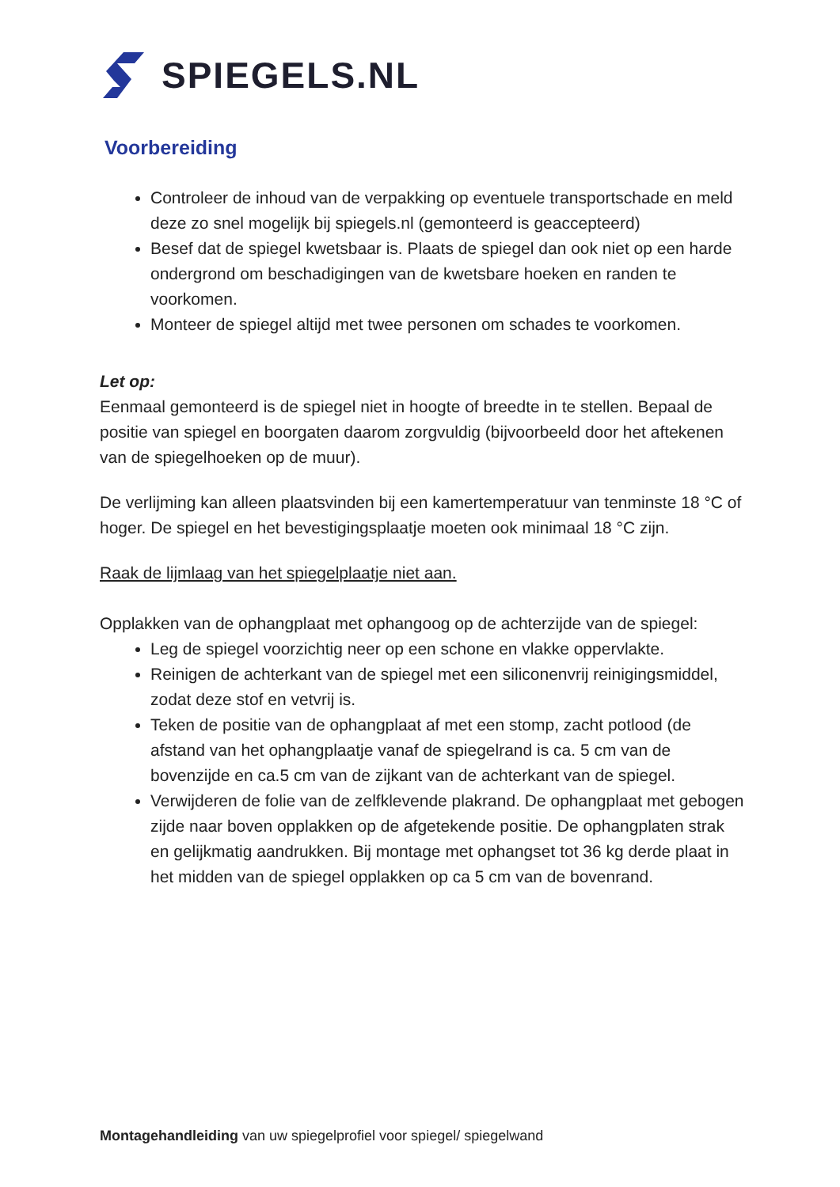SPIEGELS.NL
Voorbereiding
Controleer de inhoud van de verpakking op eventuele transportschade en meld deze zo snel mogelijk bij spiegels.nl (gemonteerd is geaccepteerd)
Besef dat de spiegel kwetsbaar is. Plaats de spiegel dan ook niet op een harde ondergrond om beschadigingen van de kwetsbare hoeken en randen te voorkomen.
Monteer de spiegel altijd met twee personen om schades te voorkomen.
Let op:
Eenmaal gemonteerd is de spiegel niet in hoogte of breedte in te stellen. Bepaal de positie van spiegel en boorgaten daarom zorgvuldig (bijvoorbeeld door het aftekenen van de spiegelhoeken op de muur).
De verlijming kan alleen plaatsvinden bij een kamertemperatuur van tenminste 18 °C of hoger. De spiegel en het bevestigingsplaatje moeten ook minimaal 18 °C zijn.
Raak de lijmlaag van het spiegelplaatje niet aan.
Opplakken van de ophangplaat met ophangoog op de achterzijde van de spiegel:
Leg de spiegel voorzichtig neer op een schone en vlakke oppervlakte.
Reinigen de achterkant van de spiegel met een siliconenvrij reinigingsmiddel, zodat deze stof en vetvrij is.
Teken de positie van de ophangplaat af met een stomp, zacht potlood (de afstand van het ophangplaatje vanaf de spiegelrand is ca. 5 cm van de bovenzijde en ca.5 cm van de zijkant van de achterkant van de spiegel.
Verwijderen de folie van de zelfklevende plakrand. De ophangplaat met gebogen zijde naar boven opplakken op de afgetekende positie. De ophangplaten strak en gelijkmatig aandrukken. Bij montage met ophangset tot 36 kg derde plaat in het midden van de spiegel opplakken op ca 5 cm van de bovenrand.
Montagehandleiding van uw spiegelprofiel voor spiegel/ spiegelwand